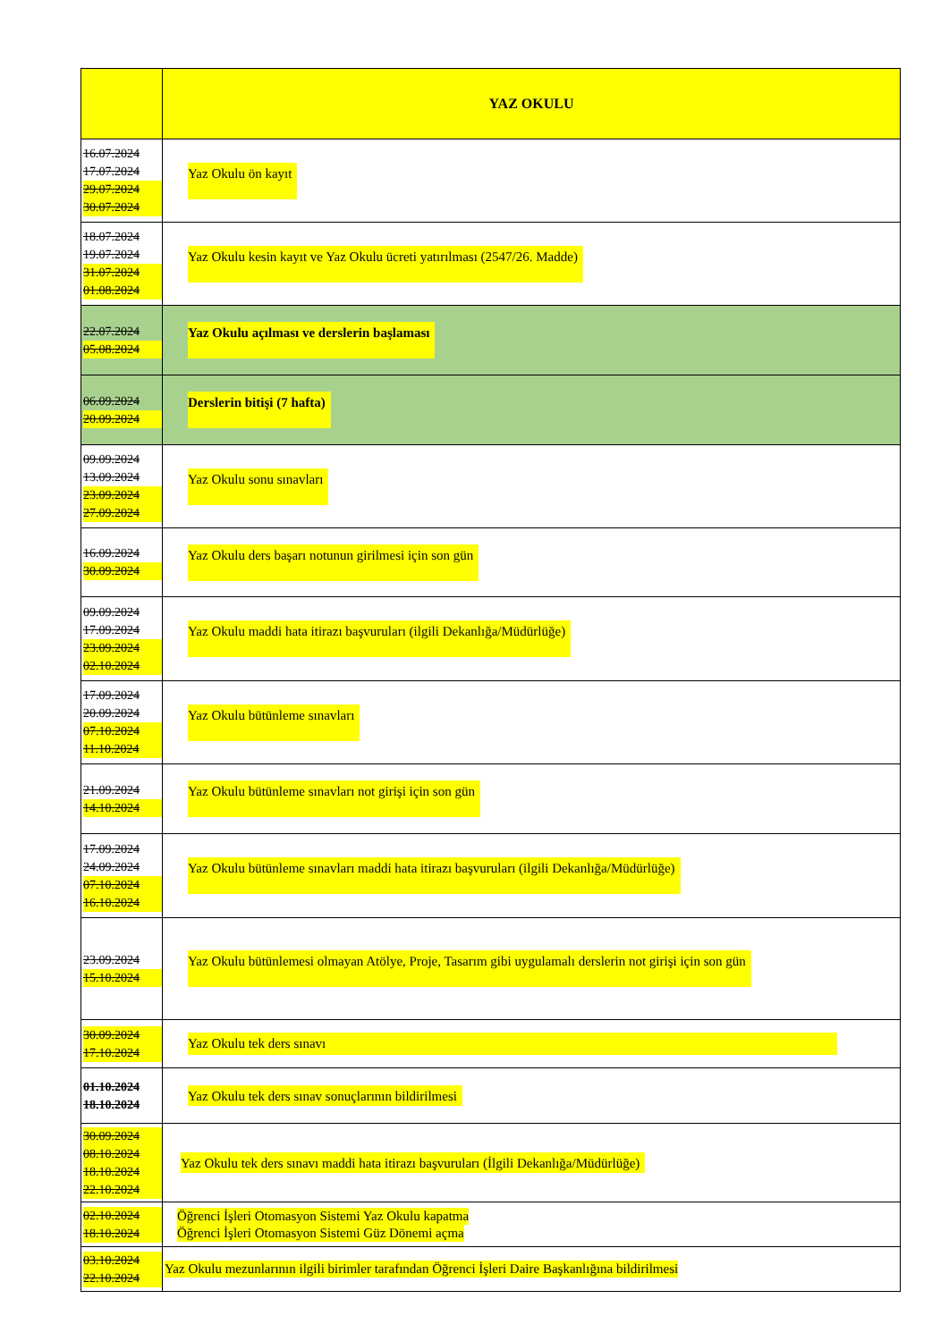| | YAZ OKULU |
| --- | --- |
| 16.07.2024 17.07.2024 29.07.2024 30.07.2024 | Yaz Okulu ön kayıt |
| 18.07.2024 19.07.2024 31.07.2024 01.08.2024 | Yaz Okulu kesin kayıt ve Yaz Okulu ücreti yatırılması (2547/26. Madde) |
| 22.07.2024 05.08.2024 | Yaz Okulu açılması ve derslerin başlaması |
| 06.09.2024 20.09.2024 | Derslerin bitişi (7 hafta) |
| 09.09.2024 13.09.2024 23.09.2024 27.09.2024 | Yaz Okulu sonu sınavları |
| 16.09.2024 30.09.2024 | Yaz Okulu ders başarı notunun girilmesi için son gün |
| 09.09.2024 17.09.2024 23.09.2024 02.10.2024 | Yaz Okulu maddi hata itirazı başvuruları (ilgili Dekanlığa/Müdürlüğe) |
| 17.09.2024 20.09.2024 07.10.2024 11.10.2024 | Yaz Okulu bütünleme sınavları |
| 21.09.2024 14.10.2024 | Yaz Okulu bütünleme sınavları not girişi için son gün |
| 17.09.2024 24.09.2024 07.10.2024 16.10.2024 | Yaz Okulu bütünleme sınavları maddi hata itirazı başvuruları (ilgili Dekanlığa/Müdürlüğe) |
| 23.09.2024 15.10.2024 | Yaz Okulu bütünlemesi olmayan Atölye, Proje, Tasarım gibi uygulamalı derslerin not girişi için son gün |
| 30.09.2024 17.10.2024 | Yaz Okulu tek ders sınavı |
| 01.10.2024 18.10.2024 | Yaz Okulu tek ders sınav sonuçlarının bildirilmesi |
| 30.09.2024 08.10.2024 18.10.2024 22.10.2024 | Yaz Okulu tek ders sınavı maddi hata itirazı başvuruları (İlgili Dekanlığa/Müdürlüğe) |
| 02.10.2024 18.10.2024 | Öğrenci İşleri Otomasyon Sistemi Yaz Okulu kapatma Öğrenci İşleri Otomasyon Sistemi Güz Dönemi açma |
| 03.10.2024 22.10.2024 | Yaz Okulu mezunlarının ilgili birimler tarafından Öğrenci İşleri Daire Başkanlığına bildirilmesi |